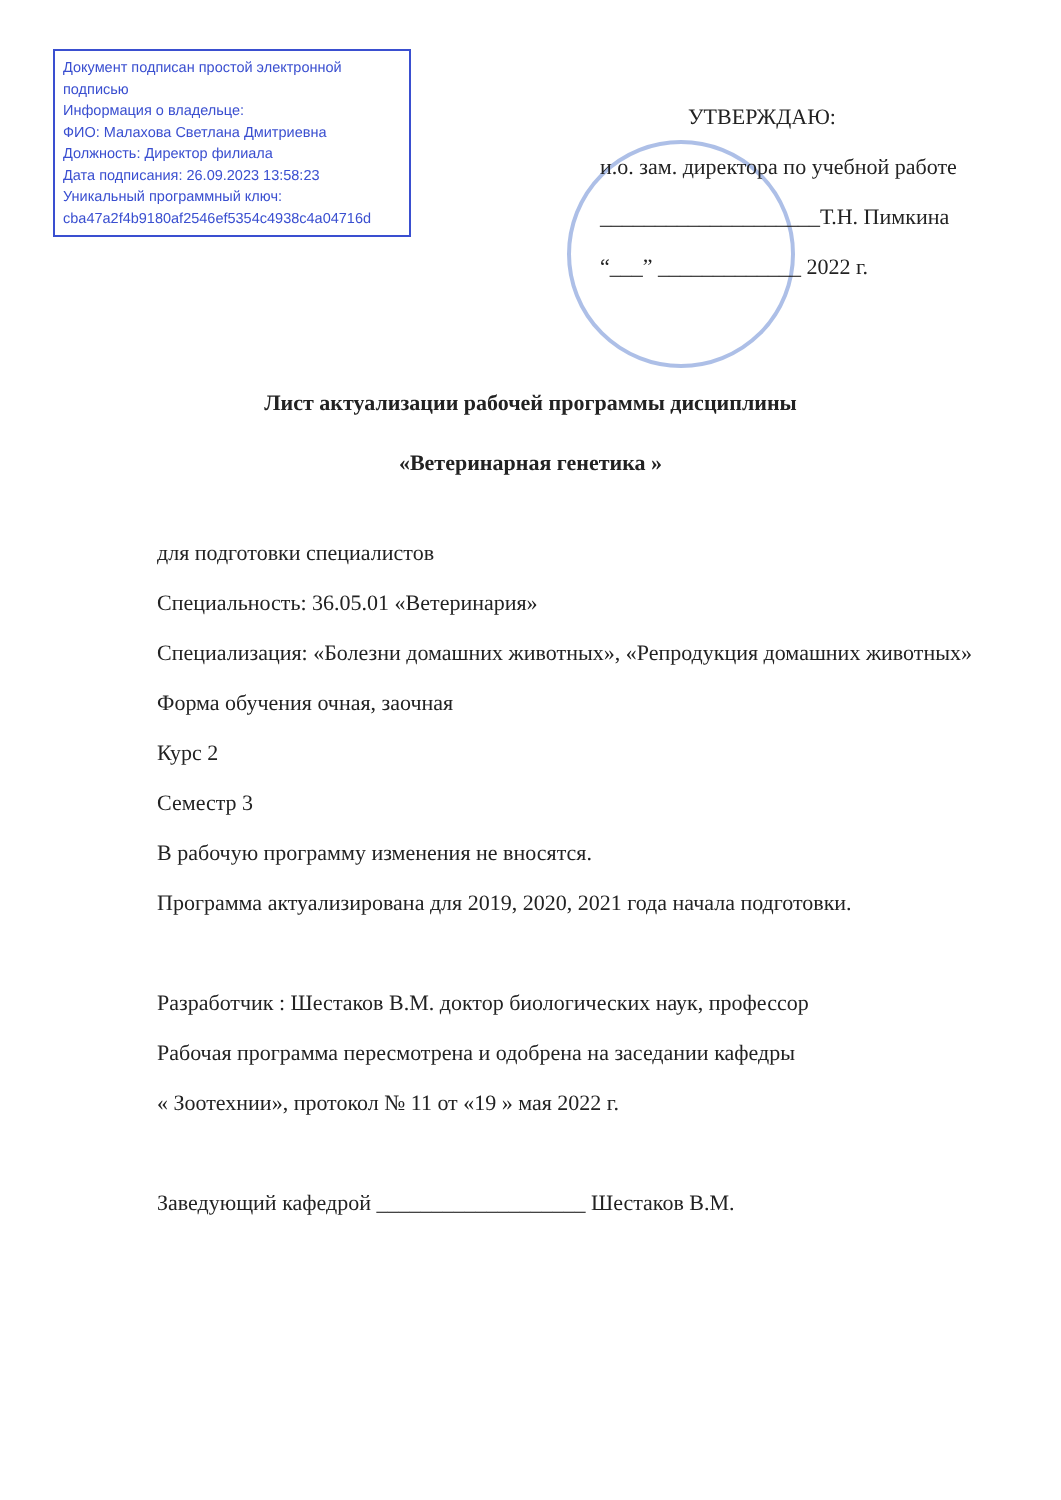Документ подписан простой электронной подписью
Информация о владельце:
ФИО: Малахова Светлана Дмитриевна
Должность: Директор филиала
Дата подписания: 26.09.2023 13:58:23
Уникальный программный ключ:
cba47a2f4b9180af2546ef5354c4938c4a04716d
УТВЕРЖДАЮ:
и.о. зам. директора по учебной работе
____________________Т.Н. Пимкина
“___” _____________ 2022 г.
Лист актуализации рабочей программы дисциплины
«Ветеринарная генетика »
для подготовки специалистов
Специальность: 36.05.01 «Ветеринария»
Специализация: «Болезни домашних животных», «Репродукция домашних животных»
Форма обучения очная, заочная
Курс 2
Семестр 3
В рабочую программу изменения не вносятся.
Программа актуализирована для 2019, 2020, 2021 года начала подготовки.
Разработчик : Шестаков В.М. доктор биологических наук, профессор
Рабочая программа пересмотрена и одобрена на заседании кафедры
« Зоотехнии», протокол № 11 от «19 » мая 2022 г.
Заведующий кафедрой ___________________ Шестаков В.М.